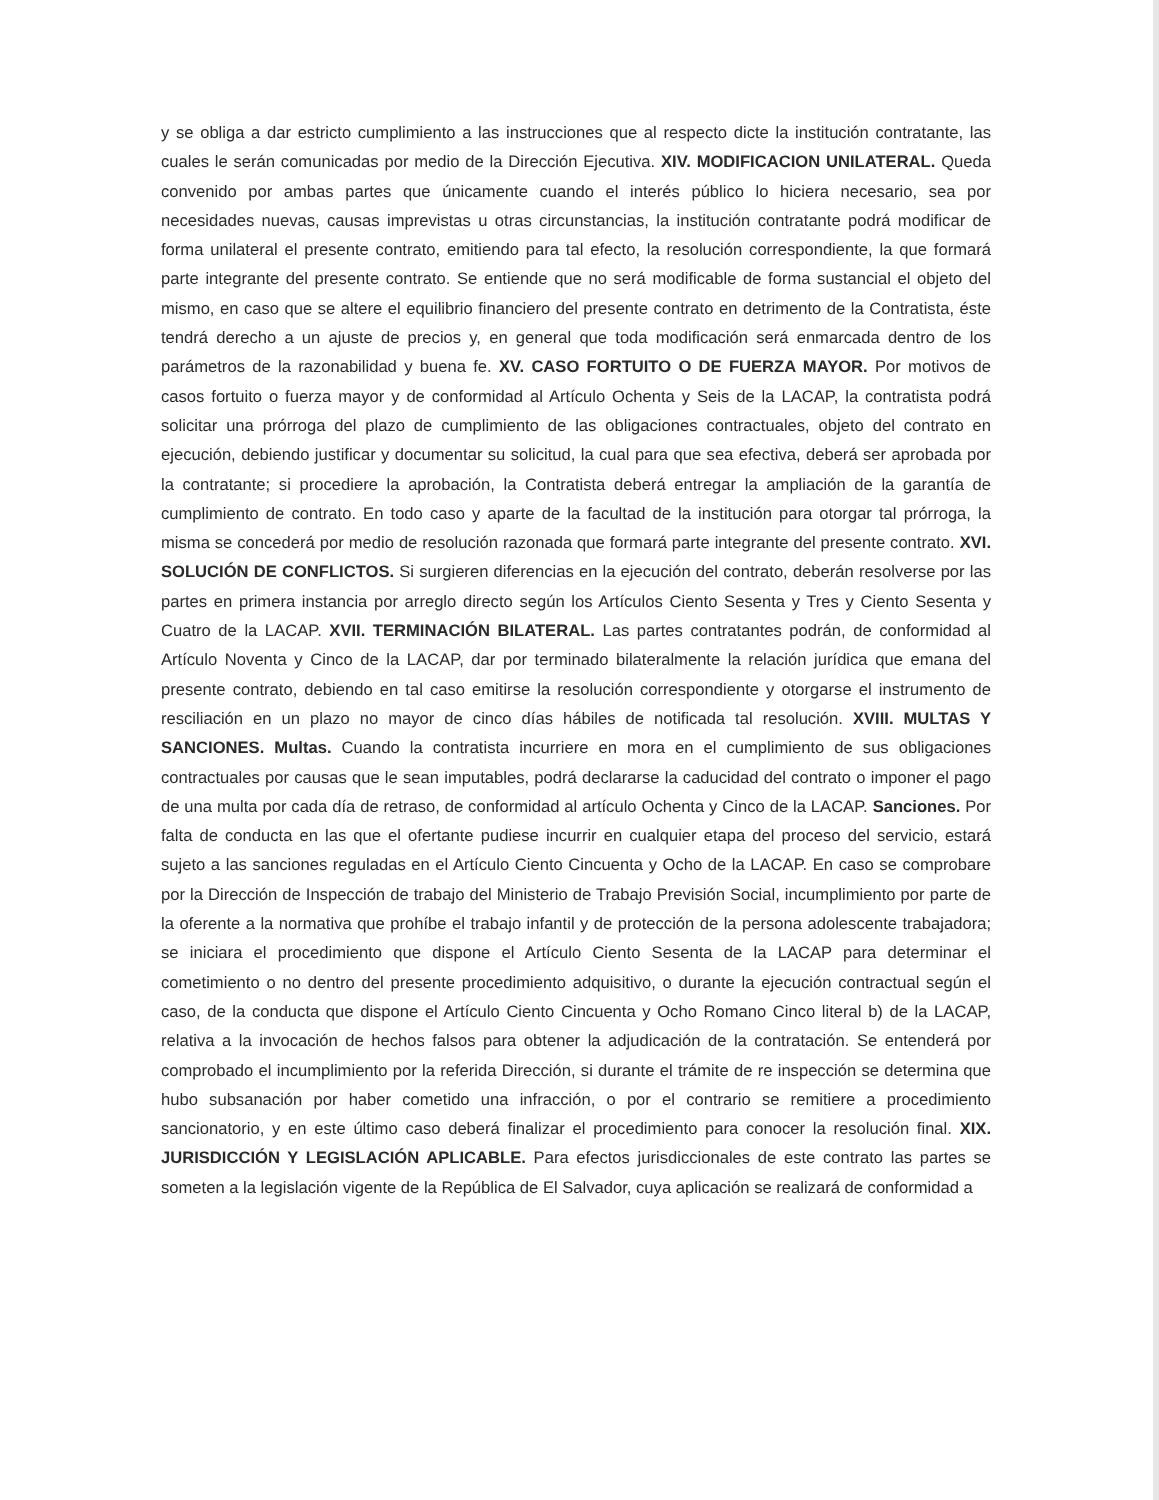y se obliga a dar estricto cumplimiento a las instrucciones que al respecto dicte la institución contratante, las cuales le serán comunicadas por medio de la Dirección Ejecutiva. XIV. MODIFICACION UNILATERAL. Queda convenido por ambas partes que únicamente cuando el interés público lo hiciera necesario, sea por necesidades nuevas, causas imprevistas u otras circunstancias, la institución contratante podrá modificar de forma unilateral el presente contrato, emitiendo para tal efecto, la resolución correspondiente, la que formará parte integrante del presente contrato. Se entiende que no será modificable de forma sustancial el objeto del mismo, en caso que se altere el equilibrio financiero del presente contrato en detrimento de la Contratista, éste tendrá derecho a un ajuste de precios y, en general que toda modificación será enmarcada dentro de los parámetros de la razonabilidad y buena fe. XV. CASO FORTUITO O DE FUERZA MAYOR. Por motivos de casos fortuito o fuerza mayor y de conformidad al Artículo Ochenta y Seis de la LACAP, la contratista podrá solicitar una prórroga del plazo de cumplimiento de las obligaciones contractuales, objeto del contrato en ejecución, debiendo justificar y documentar su solicitud, la cual para que sea efectiva, deberá ser aprobada por la contratante; si procediere la aprobación, la Contratista deberá entregar la ampliación de la garantía de cumplimiento de contrato. En todo caso y aparte de la facultad de la institución para otorgar tal prórroga, la misma se concederá por medio de resolución razonada que formará parte integrante del presente contrato. XVI. SOLUCIÓN DE CONFLICTOS. Si surgieren diferencias en la ejecución del contrato, deberán resolverse por las partes en primera instancia por arreglo directo según los Artículos Ciento Sesenta y Tres y Ciento Sesenta y Cuatro de la LACAP. XVII. TERMINACIÓN BILATERAL. Las partes contratantes podrán, de conformidad al Artículo Noventa y Cinco de la LACAP, dar por terminado bilateralmente la relación jurídica que emana del presente contrato, debiendo en tal caso emitirse la resolución correspondiente y otorgarse el instrumento de resciliación en un plazo no mayor de cinco días hábiles de notificada tal resolución. XVIII. MULTAS Y SANCIONES. Multas. Cuando la contratista incurriere en mora en el cumplimiento de sus obligaciones contractuales por causas que le sean imputables, podrá declararse la caducidad del contrato o imponer el pago de una multa por cada día de retraso, de conformidad al artículo Ochenta y Cinco de la LACAP. Sanciones. Por falta de conducta en las que el ofertante pudiese incurrir en cualquier etapa del proceso del servicio, estará sujeto a las sanciones reguladas en el Artículo Ciento Cincuenta y Ocho de la LACAP. En caso se comprobare por la Dirección de Inspección de trabajo del Ministerio de Trabajo Previsión Social, incumplimiento por parte de la oferente a la normativa que prohíbe el trabajo infantil y de protección de la persona adolescente trabajadora; se iniciara el procedimiento que dispone el Artículo Ciento Sesenta de la LACAP para determinar el cometimiento o no dentro del presente procedimiento adquisitivo, o durante la ejecución contractual según el caso, de la conducta que dispone el Artículo Ciento Cincuenta y Ocho Romano Cinco literal b) de la LACAP, relativa a la invocación de hechos falsos para obtener la adjudicación de la contratación. Se entenderá por comprobado el incumplimiento por la referida Dirección, si durante el trámite de re inspección se determina que hubo subsanación por haber cometido una infracción, o por el contrario se remitiere a procedimiento sancionatorio, y en este último caso deberá finalizar el procedimiento para conocer la resolución final. XIX. JURISDICCIÓN Y LEGISLACIÓN APLICABLE. Para efectos jurisdiccionales de este contrato las partes se someten a la legislación vigente de la República de El Salvador, cuya aplicación se realizará de conformidad a